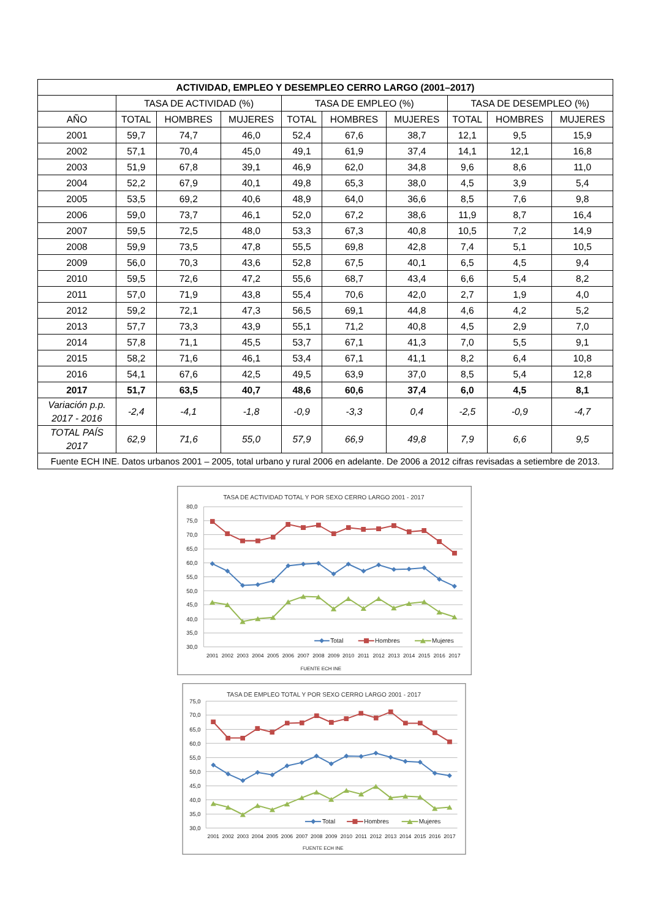| ACTIVIDAD, EMPLEO Y DESEMPLEO CERRO LARGO (2001–2017) | | | | | | | | | |
| --- | --- | --- | --- | --- | --- | --- | --- | --- | --- |
| | TASA DE ACTIVIDAD (%) | | | TASA DE EMPLEO (%) | | | TASA DE DESEMPLEO (%) | | |
| AÑO | TOTAL | HOMBRES | MUJERES | TOTAL | HOMBRES | MUJERES | TOTAL | HOMBRES | MUJERES |
| 2001 | 59,7 | 74,7 | 46,0 | 52,4 | 67,6 | 38,7 | 12,1 | 9,5 | 15,9 |
| 2002 | 57,1 | 70,4 | 45,0 | 49,1 | 61,9 | 37,4 | 14,1 | 12,1 | 16,8 |
| 2003 | 51,9 | 67,8 | 39,1 | 46,9 | 62,0 | 34,8 | 9,6 | 8,6 | 11,0 |
| 2004 | 52,2 | 67,9 | 40,1 | 49,8 | 65,3 | 38,0 | 4,5 | 3,9 | 5,4 |
| 2005 | 53,5 | 69,2 | 40,6 | 48,9 | 64,0 | 36,6 | 8,5 | 7,6 | 9,8 |
| 2006 | 59,0 | 73,7 | 46,1 | 52,0 | 67,2 | 38,6 | 11,9 | 8,7 | 16,4 |
| 2007 | 59,5 | 72,5 | 48,0 | 53,3 | 67,3 | 40,8 | 10,5 | 7,2 | 14,9 |
| 2008 | 59,9 | 73,5 | 47,8 | 55,5 | 69,8 | 42,8 | 7,4 | 5,1 | 10,5 |
| 2009 | 56,0 | 70,3 | 43,6 | 52,8 | 67,5 | 40,1 | 6,5 | 4,5 | 9,4 |
| 2010 | 59,5 | 72,6 | 47,2 | 55,6 | 68,7 | 43,4 | 6,6 | 5,4 | 8,2 |
| 2011 | 57,0 | 71,9 | 43,8 | 55,4 | 70,6 | 42,0 | 2,7 | 1,9 | 4,0 |
| 2012 | 59,2 | 72,1 | 47,3 | 56,5 | 69,1 | 44,8 | 4,6 | 4,2 | 5,2 |
| 2013 | 57,7 | 73,3 | 43,9 | 55,1 | 71,2 | 40,8 | 4,5 | 2,9 | 7,0 |
| 2014 | 57,8 | 71,1 | 45,5 | 53,7 | 67,1 | 41,3 | 7,0 | 5,5 | 9,1 |
| 2015 | 58,2 | 71,6 | 46,1 | 53,4 | 67,1 | 41,1 | 8,2 | 6,4 | 10,8 |
| 2016 | 54,1 | 67,6 | 42,5 | 49,5 | 63,9 | 37,0 | 8,5 | 5,4 | 12,8 |
| 2017 | 51,7 | 63,5 | 40,7 | 48,6 | 60,6 | 37,4 | 6,0 | 4,5 | 8,1 |
| Variación p.p. 2017 - 2016 | -2,4 | -4,1 | -1,8 | -0,9 | -3,3 | 0,4 | -2,5 | -0,9 | -4,7 |
| TOTAL PAÍS 2017 | 62,9 | 71,6 | 55,0 | 57,9 | 66,9 | 49,8 | 7,9 | 6,6 | 9,5 |
| Fuente ECH INE. Datos urbanos 2001 – 2005, total urbano y rural 2006 en adelante. De 2006 a 2012 cifras revisadas a setiembre de 2013. | | | | | | | | | |
TASA DE ACTIVIDAD TOTAL Y POR SEXO CERRO LARGO 2001 - 2017
80,0
75,0
70,0
65,0
60,0
55,0
50,0
45,0
40,0
35,0
30,0
2001
2002
2003
2004
2005
2006
2007
2008
2009
2010
2011
2012
2013
2014
2015
2016
2017
Total
Hombres
Mujeres
FUENTE ECH INE
TASA DE EMPLEO TOTAL Y POR SEXO CERRO LARGO 2001 - 2017
75,0
70,0
65,0
60,0
55,0
50,0
45,0
40,0
35,0
30,0
2001
2002
2003
2004
2005
2006
2007
2008
2009
2010
2011
2012
2013
2014
2015
2016
2017
Total
Hombres
Mujeres
FUENTE ECH INE